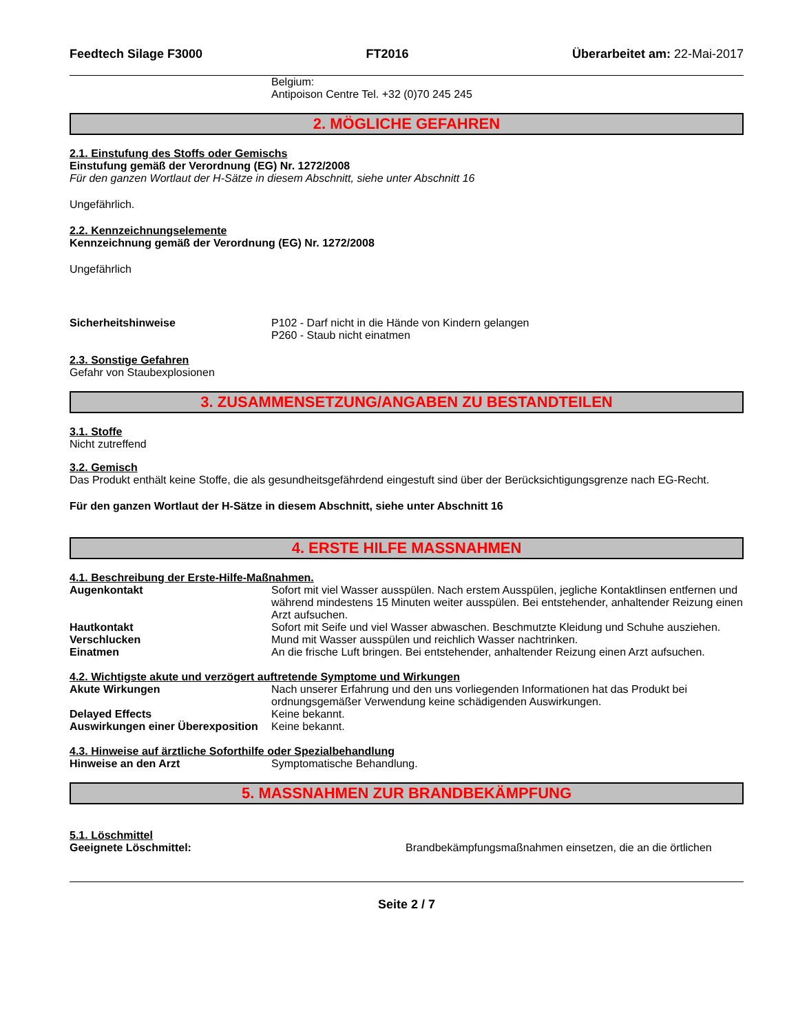Feedtech Silage F3000 FT2016 Überarbeitet am: 22-Mai-2017
Belgium:
Antipoison Centre Tel. +32 (0)70 245 245
2. MÖGLICHE GEFAHREN
2.1. Einstufung des Stoffs oder Gemischs
Einstufung gemäß der Verordnung (EG) Nr. 1272/2008
Für den ganzen Wortlaut der H-Sätze in diesem Abschnitt, siehe unter Abschnitt 16
Ungefährlich.
2.2. Kennzeichnungselemente
Kennzeichnung gemäß der Verordnung (EG) Nr. 1272/2008
Ungefährlich
Sicherheitshinweise P102 - Darf nicht in die Hände von Kindern gelangen
P260 - Staub nicht einatmen
2.3. Sonstige Gefahren
Gefahr von Staubexplosionen
3. ZUSAMMENSETZUNG/ANGABEN ZU BESTANDTEILEN
3.1. Stoffe
Nicht zutreffend
3.2. Gemisch
Das Produkt enthält keine Stoffe, die als gesundheitsgefährdend eingestuft sind über der Berücksichtigungsgrenze nach EG-Recht.
Für den ganzen Wortlaut der H-Sätze in diesem Abschnitt, siehe unter Abschnitt 16
4. ERSTE HILFE MASSNAHMEN
4.1. Beschreibung der Erste-Hilfe-Maßnahmen.
Augenkontakt Sofort mit viel Wasser ausspülen. Nach erstem Ausspülen, jegliche Kontaktlinsen entfernen und während mindestens 15 Minuten weiter ausspülen. Bei entstehender, anhaltender Reizung einen Arzt aufsuchen.
Hautkontakt Sofort mit Seife und viel Wasser abwaschen. Beschmutzte Kleidung und Schuhe ausziehen.
Verschlucken Mund mit Wasser ausspülen und reichlich Wasser nachtrinken.
Einatmen An die frische Luft bringen. Bei entstehender, anhaltender Reizung einen Arzt aufsuchen.
4.2. Wichtigste akute und verzögert auftretende Symptome und Wirkungen
Akute Wirkungen Nach unserer Erfahrung und den uns vorliegenden Informationen hat das Produkt bei ordnungsgemäßer Verwendung keine schädigenden Auswirkungen.
Delayed Effects Keine bekannt.
Auswirkungen einer Überexposition
Keine bekannt.
4.3. Hinweise auf ärztliche Soforthilfe oder Spezialbehandlung
Hinweise an den Arzt Symptomatische Behandlung.
5. MASSNAHMEN ZUR BRANDBEKÄMPFUNG
5.1. Löschmittel
Geeignete Löschmittel: Brandbekämpfungsmaßnahmen einsetzen, die an die örtlichen
Seite 2 / 7